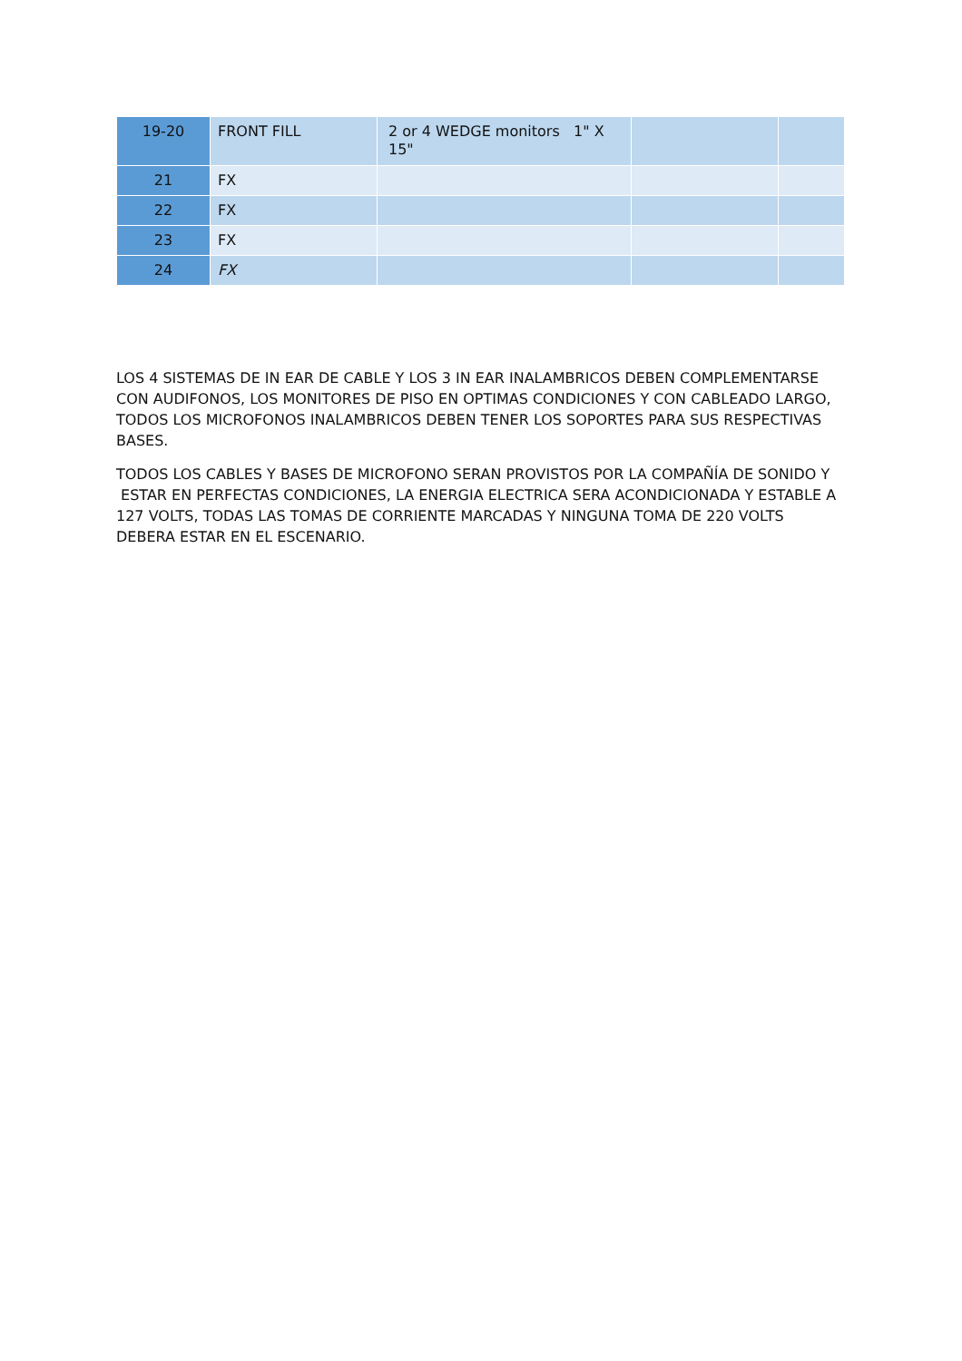| 19-20 | FRONT FILL | 2 or 4 WEDGE monitors 1" X 15" | | |
| 21 | FX | | | |
| 22 | FX | | | |
| 23 | FX | | | |
| 24 | FX | | | |
LOS 4 SISTEMAS DE IN EAR DE CABLE Y LOS 3 IN EAR INALAMBRICOS DEBEN COMPLEMENTARSE CON AUDIFONOS, LOS MONITORES DE PISO EN OPTIMAS CONDICIONES Y CON CABLEADO LARGO, TODOS LOS MICROFONOS INALAMBRICOS DEBEN TENER LOS SOPORTES PARA SUS RESPECTIVAS BASES.
TODOS LOS CABLES Y BASES DE MICROFONO SERAN PROVISTOS POR LA COMPAÑÍA DE SONIDO Y ESTAR EN PERFECTAS CONDICIONES, LA ENERGIA ELECTRICA SERA ACONDICIONADA Y ESTABLE A 127 VOLTS, TODAS LAS TOMAS DE CORRIENTE MARCADAS Y NINGUNA TOMA DE 220 VOLTS DEBERA ESTAR EN EL ESCENARIO.